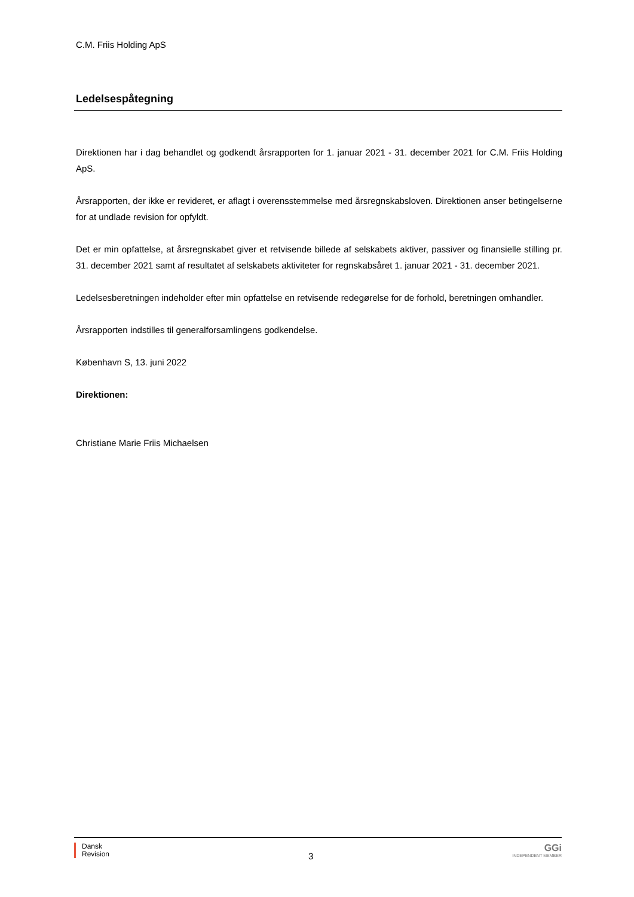C.M. Friis Holding ApS
Ledelsespåtegning
Direktionen har i dag behandlet og godkendt årsrapporten for 1. januar 2021 - 31. december 2021 for C.M. Friis Holding ApS.
Årsrapporten, der ikke er revideret, er aflagt i overensstemmelse med årsregnskabsloven. Direktionen anser betingelserne for at undlade revision for opfyldt.
Det er min opfattelse, at årsregnskabet giver et retvisende billede af selskabets aktiver, passiver og finansielle stilling pr. 31. december 2021 samt af resultatet af selskabets aktiviteter for regnskabsåret 1. januar 2021 - 31. december 2021.
Ledelsesberetningen indeholder efter min opfattelse en retvisende redegørelse for de forhold, beretningen omhandler.
Årsrapporten indstilles til generalforsamlingens godkendelse.
København S, 13. juni 2022
Direktionen:
Christiane Marie Friis Michaelsen
Dansk
Revision
3
GGi
INDEPENDENT MEMBER